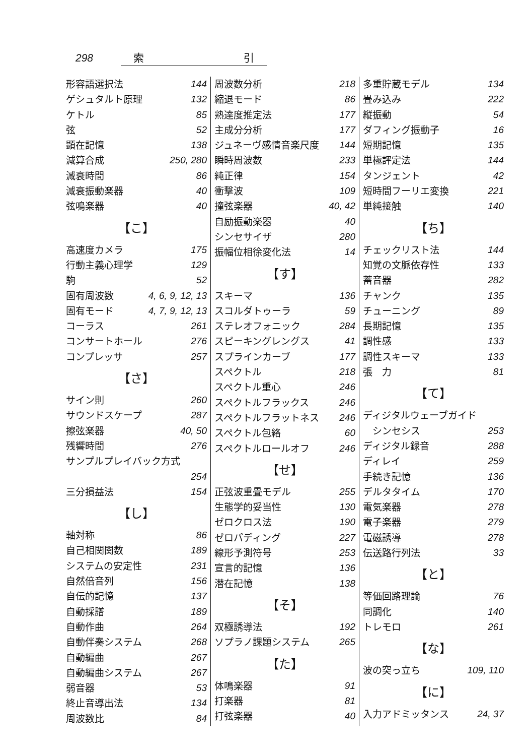298 索 引
形容語選択法 144
ゲシュタルト原理 132
ケトル 85
弦 52
顕在記憶 138
減算合成 250, 280
減衰時間 86
減衰振動楽器 40
弦鳴楽器 40
【こ】
高速度カメラ 175
行動主義心理学 129
駒 52
固有周波数 4, 6, 9, 12, 13
固有モード 4, 7, 9, 12, 13
コーラス 261
コンサートホール 276
コンプレッサ 257
【さ】
サイン則 260
サウンドスケープ 287
擦弦楽器 40, 50
残響時間 276
サンプルプレイバック方式
254
三分損益法 154
【し】
軸対称 86
自己相関関数 189
システムの安定性 231
自然倍音列 156
自伝的記憶 137
自動採譜 189
自動作曲 264
自動伴奏システム 268
自動編曲 267
自動編曲システム 267
弱音器 53
終止音導出法 134
周波数比 84
周波数分析 218
縮退モード 86
熟達度推定法 177
主成分分析 177
ジュネーヴ感情音楽尺度 144
瞬時周波数 233
純正律 154
衝撃波 109
撞弦楽器 40, 42
自励振動楽器 40
シンセサイザ 280
振幅位相徐変化法 14
【す】
スキーマ 136
スコルダトゥーラ 59
ステレオフォニック 284
スピーキングレングス 41
スプラインカーブ 177
スペクトル 218
スペクトル重心 246
スペクトルフラックス 246
スペクトルフラットネス 246
スペクトル包絡 60
スペクトルロールオフ 246
【せ】
正弦波重畳モデル 255
生態学的妥当性 130
ゼロクロス法 190
ゼロパディング 227
線形予測符号 253
宣言的記憶 136
潜在記憶 138
【そ】
双極誘導法 192
ソプラノ課題システム 265
【た】
体鳴楽器 91
打楽器 81
打弦楽器 40
多重貯蔵モデル 134
畳み込み 222
縦振動 54
ダフィング振動子 16
短期記憶 135
単極評定法 144
タンジェント 42
短時間フーリエ変換 221
単純接触 140
【ち】
チェックリスト法 144
知覚の文脈依存性 133
蓄音器 282
チャンク 135
チューニング 89
長期記憶 135
調性感 133
調性スキーマ 133
張　力 81
【て】
ディジタルウェーブガイド
　シンセシス 253
ディジタル録音 288
ディレイ 259
手続き記憶 136
デルタタイム 170
電気楽器 278
電子楽器 279
電磁誘導 278
伝送路行列法 33
【と】
等価回路理論 76
同調化 140
トレモロ 261
【な】
波の突っ立ち 109, 110
【に】
入力アドミッタンス 24, 37